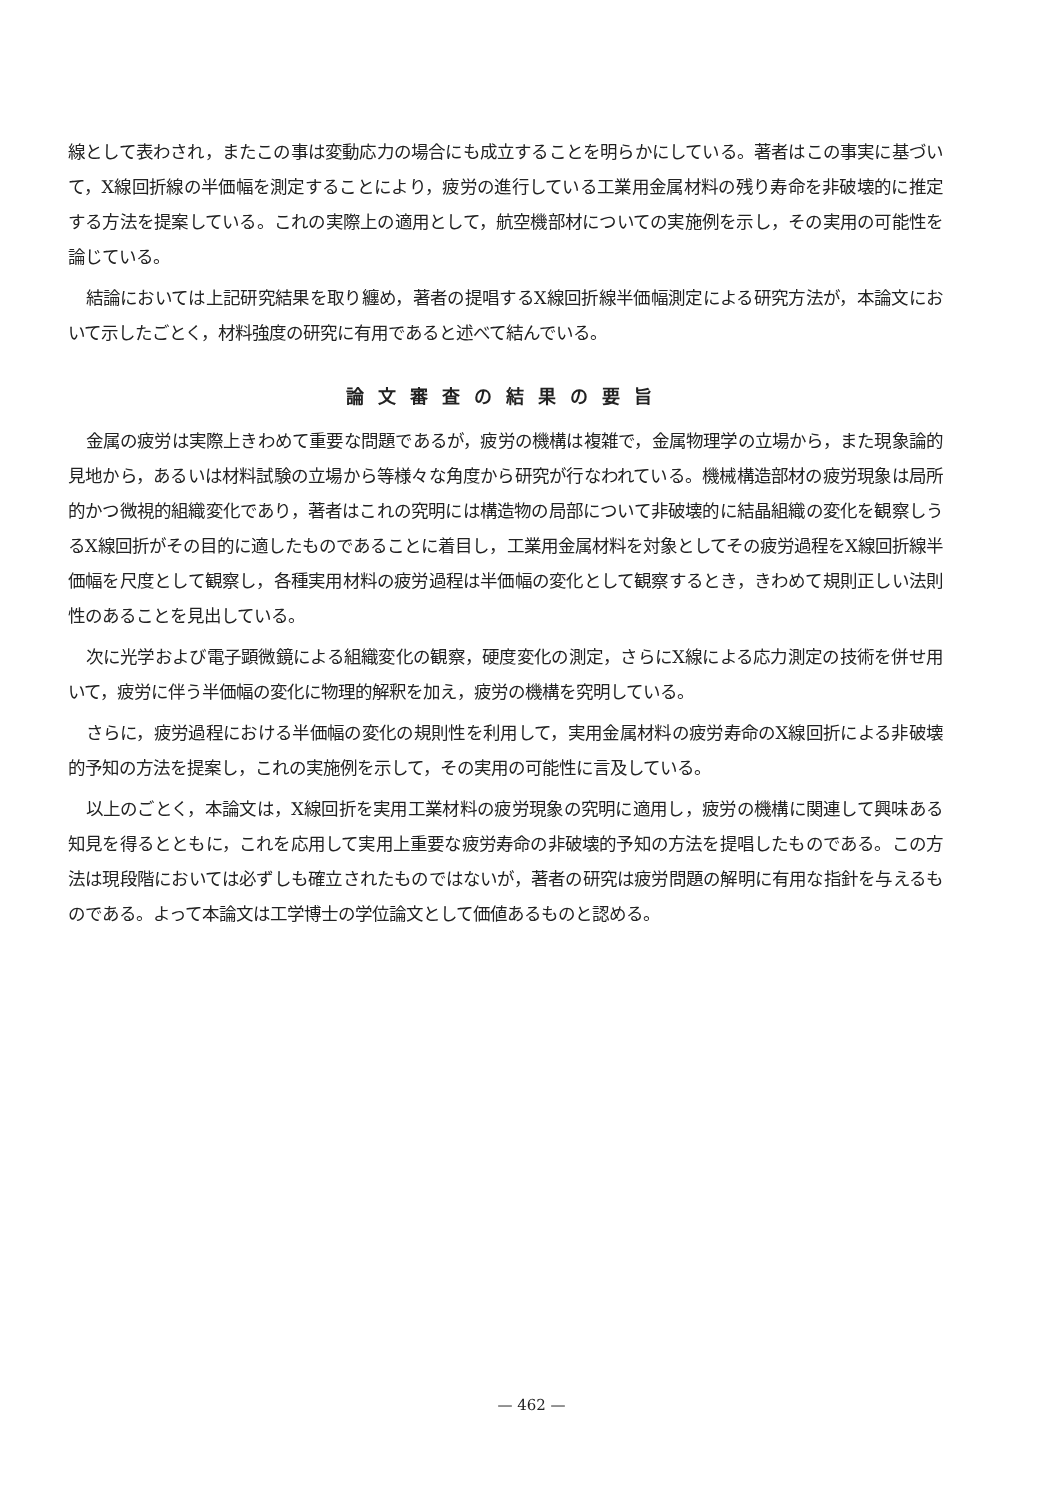線として表わされ，またこの事は変動応力の場合にも成立することを明らかにしている。著者はこの事実に基づいて，X線回折線の半価幅を測定することにより，疲労の進行している工業用金属材料の残り寿命を非破壊的に推定する方法を提案している。これの実際上の適用として，航空機部材についての実施例を示し，その実用の可能性を論じている。
結論においては上記研究結果を取り纏め，著者の提唱するX線回折線半価幅測定による研究方法が，本論文において示したごとく，材料強度の研究に有用であると述べて結んでいる。
論文審査の結果の要旨
金属の疲労は実際上きわめて重要な問題であるが，疲労の機構は複雑で，金属物理学の立場から，また現象論的見地から，あるいは材料試験の立場から等様々な角度から研究が行なわれている。機械構造部材の疲労現象は局所的かつ微視的組織変化であり，著者はこれの究明には構造物の局部について非破壊的に結晶組織の変化を観察しうるX線回折がその目的に適したものであることに着目し，工業用金属材料を対象としてその疲労過程をX線回折線半価幅を尺度として観察し，各種実用材料の疲労過程は半価幅の変化として観察するとき，きわめて規則正しい法則性のあることを見出している。
次に光学および電子顕微鏡による組織変化の観察，硬度変化の測定，さらにX線による応力測定の技術を併せ用いて，疲労に伴う半価幅の変化に物理的解釈を加え，疲労の機構を究明している。
さらに，疲労過程における半価幅の変化の規則性を利用して，実用金属材料の疲労寿命のX線回折による非破壊的予知の方法を提案し，これの実施例を示して，その実用の可能性に言及している。
以上のごとく，本論文は，X線回折を実用工業材料の疲労現象の究明に適用し，疲労の機構に関連して興味ある知見を得るとともに，これを応用して実用上重要な疲労寿命の非破壊的予知の方法を提唱したものである。この方法は現段階においては必ずしも確立されたものではないが，著者の研究は疲労問題の解明に有用な指針を与えるものである。よって本論文は工学博士の学位論文として価値あるものと認める。
— 462 —